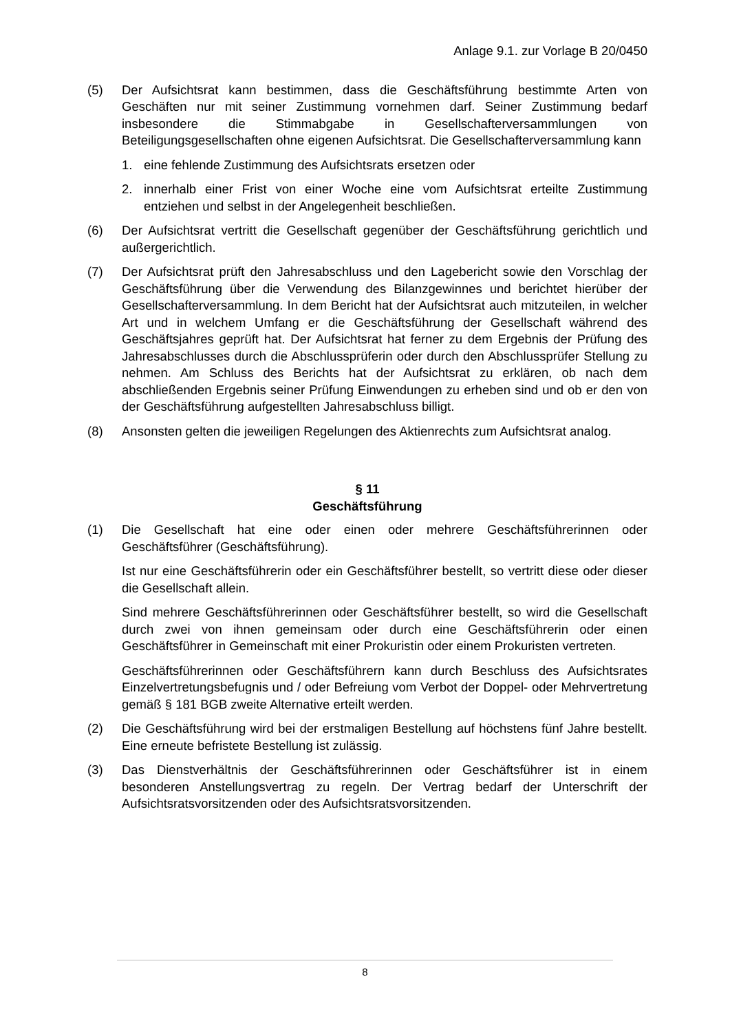Anlage 9.1. zur Vorlage B 20/0450
(5) Der Aufsichtsrat kann bestimmen, dass die Geschäftsführung bestimmte Arten von Geschäften nur mit seiner Zustimmung vornehmen darf. Seiner Zustimmung bedarf insbesondere die Stimmabgabe in Gesellschafterversammlungen von Beteiligungsgesellschaften ohne eigenen Aufsichtsrat. Die Gesellschafterversammlung kann
1. eine fehlende Zustimmung des Aufsichtsrats ersetzen oder
2. innerhalb einer Frist von einer Woche eine vom Aufsichtsrat erteilte Zustimmung entziehen und selbst in der Angelegenheit beschließen.
(6) Der Aufsichtsrat vertritt die Gesellschaft gegenüber der Geschäftsführung gerichtlich und außergerichtlich.
(7) Der Aufsichtsrat prüft den Jahresabschluss und den Lagebericht sowie den Vorschlag der Geschäftsführung über die Verwendung des Bilanzgewinnes und berichtet hierüber der Gesellschafterversammlung. In dem Bericht hat der Aufsichtsrat auch mitzuteilen, in welcher Art und in welchem Umfang er die Geschäftsführung der Gesellschaft während des Geschäftsjahres geprüft hat. Der Aufsichtsrat hat ferner zu dem Ergebnis der Prüfung des Jahresabschlusses durch die Abschlussprüferin oder durch den Abschlussprüfer Stellung zu nehmen. Am Schluss des Berichts hat der Aufsichtsrat zu erklären, ob nach dem abschließenden Ergebnis seiner Prüfung Einwendungen zu erheben sind und ob er den von der Geschäftsführung aufgestellten Jahresabschluss billigt.
(8) Ansonsten gelten die jeweiligen Regelungen des Aktienrechts zum Aufsichtsrat analog.
§ 11
Geschäftsführung
(1) Die Gesellschaft hat eine oder einen oder mehrere Geschäftsführerinnen oder Geschäftsführer (Geschäftsführung).
Ist nur eine Geschäftsführerin oder ein Geschäftsführer bestellt, so vertritt diese oder dieser die Gesellschaft allein.
Sind mehrere Geschäftsführerinnen oder Geschäftsführer bestellt, so wird die Gesellschaft durch zwei von ihnen gemeinsam oder durch eine Geschäftsführerin oder einen Geschäftsführer in Gemeinschaft mit einer Prokuristin oder einem Prokuristen vertreten.
Geschäftsführerinnen oder Geschäftsführern kann durch Beschluss des Aufsichtsrates Einzelvertretungsbefugnis und / oder Befreiung vom Verbot der Doppel- oder Mehrvertretung gemäß § 181 BGB zweite Alternative erteilt werden.
(2) Die Geschäftsführung wird bei der erstmaligen Bestellung auf höchstens fünf Jahre bestellt. Eine erneute befristete Bestellung ist zulässig.
(3) Das Dienstverhältnis der Geschäftsführerinnen oder Geschäftsführer ist in einem besonderen Anstellungsvertrag zu regeln. Der Vertrag bedarf der Unterschrift der Aufsichtsratsvorsitzenden oder des Aufsichtsratsvorsitzenden.
8